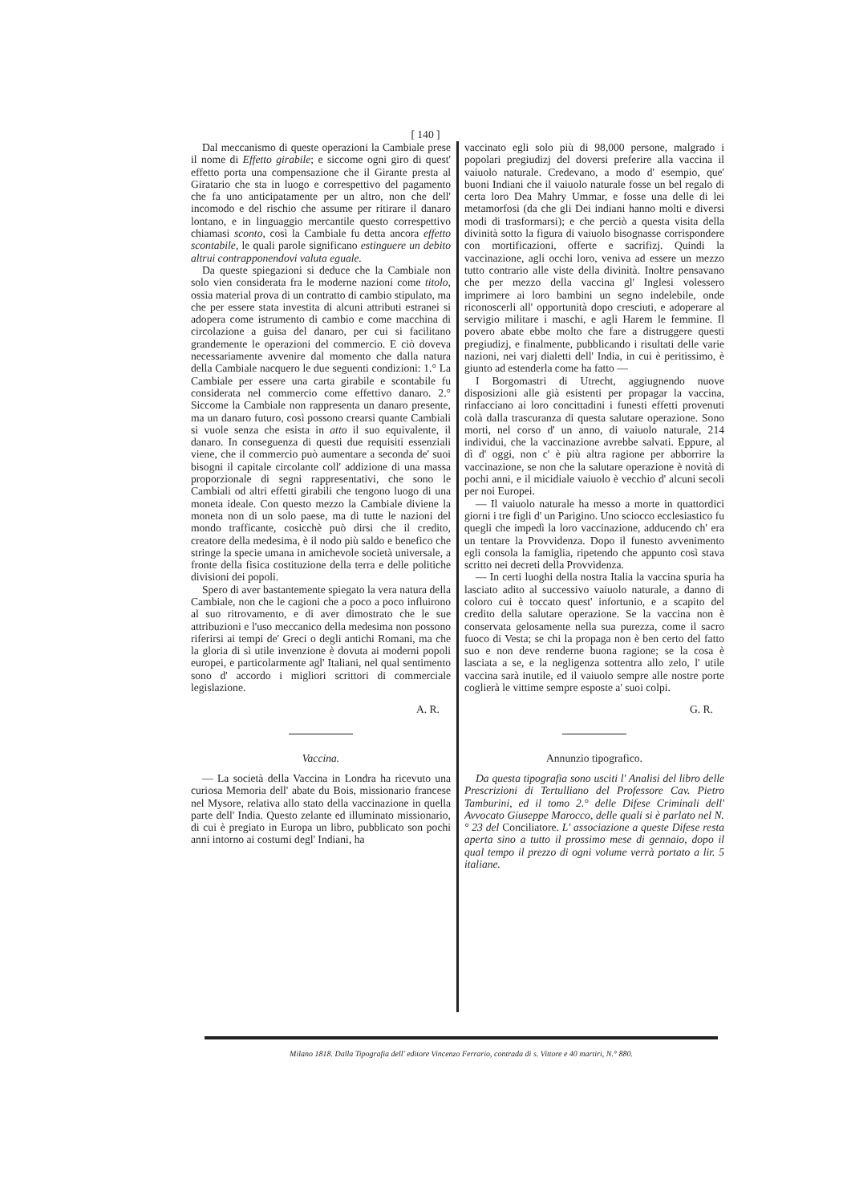[ 140 ]
Dal meccanismo di queste operazioni la Cambiale prese il nome di Effetto girabile; e siccome ogni giro di quest' effetto porta una compensazione che il Girante presta al Giratario che sta in luogo e correspettivo del pagamento che fa uno anticipatamente per un altro, non che dell' incomodo e del rischio che assume per ritirare il danaro lontano, e in linguaggio mercantile questo correspettivo chiamasi sconto, così la Cambiale fu detta ancora effetto scontabile, le quali parole significano estinguere un debito altrui contrapponendovi valuta eguale.
Da queste spiegazioni si deduce che la Cambiale non solo vien considerata fra le moderne nazioni come titolo, ossia material prova di un contratto di cambio stipulato, ma che per essere stata investita di alcuni attributi estranei si adopera come istrumento di cambio e come macchina di circolazione a guisa del danaro, per cui si facilitano grandemente le operazioni del commercio. E ciò doveva necessariamente avvenire dal momento che dalla natura della Cambiale nacquero le due seguenti condizioni: 1.° La Cambiale per essere una carta girabile e scontabile fu considerata nel commercio come effettivo danaro. 2.° Siccome la Cambiale non rappresenta un danaro presente, ma un danaro futuro, così possono crearsi quante Cambiali si vuole senza che esista in atto il suo equivalente, il danaro. In conseguenza di questi due requisiti essenziali viene, che il commercio può aumentare a seconda de' suoi bisogni il capitale circolante coll' addizione di una massa proporzionale di segni rappresentativi, che sono le Cambiali od altri effetti girabili che tengono luogo di una moneta ideale. Con questo mezzo la Cambiale diviene la moneta non di un solo paese, ma di tutte le nazioni del mondo trafficante, cosicchè può dirsi che il credito, creatore della medesima, è il nodo più saldo e benefico che stringe la specie umana in amichevole società universale, a fronte della fisica costituzione della terra e delle politiche divisioni dei popoli.
Spero di aver bastantemente spiegato la vera natura della Cambiale, non che le cagioni che a poco a poco influirono al suo ritrovamento, e di aver dimostrato che le sue attribuzioni e l'uso meccanico della medesima non possono riferirsi ai tempi de' Greci o degli antichi Romani, ma che la gloria di sì utile invenzione è dovuta ai moderni popoli europei, e particolarmente agl' Italiani, nel qual sentimento sono d' accordo i migliori scrittori di commerciale legislazione.
A. R.
Vaccina.
— La società della Vaccina in Londra ha ricevuto una curiosa Memoria dell' abate du Bois, missionario francese nel Mysore, relativa allo stato della vaccinazione in quella parte dell' India. Questo zelante ed illuminato missionario, di cui è pregiato in Europa un libro, pubblicato son pochi anni intorno ai costumi degl' Indiani, ha
vaccinato egli solo più di 98,000 persone, malgrado i popolari pregiudizj del doversi preferire alla vaccina il vaiuolo naturale. Credevano, a modo d' esempio, que' buoni Indiani che il vaiuolo naturale fosse un bel regalo di certa loro Dea Mahry Ummar, e fosse una delle di lei metamorfosi (da che gli Dei indiani hanno molti e diversi modi di trasformarsi); e che perciò a questa visita della divinità sotto la figura di vaiuolo bisognasse corrispondere con mortificazioni, offerte e sacrifizj. Quindi la vaccinazione, agli occhi loro, veniva ad essere un mezzo tutto contrario alle viste della divinità. Inoltre pensavano che per mezzo della vaccina gl' Inglesi volessero imprimere ai loro bambini un segno indelebile, onde riconoscerli all' opportunità dopo cresciuti, e adoperare al servigio militare i maschi, e agli Harem le femmine. Il povero abate ebbe molto che fare a distruggere questi pregiudizj, e finalmente, pubblicando i risultati delle varie nazioni, nei varj dialetti dell' India, in cui è peritissimo, è giunto ad estenderla come ha fatto —
I Borgomastri di Utrecht, aggiugnendo nuove disposizioni alle già esistenti per propagar la vaccina, rinfacciano ai loro concittadini i funesti effetti provenuti colà dalla trascuranza di questa salutare operazione. Sono morti, nel corso d' un anno, di vaiuolo naturale, 214 individui, che la vaccinazione avrebbe salvati. Eppure, al dì d' oggi, non c' è più altra ragione per abborrire la vaccinazione, se non che la salutare operazione è novità di pochi anni, e il micidiale vaiuolo è vecchio d' alcuni secoli per noi Europei.
— Il vaiuolo naturale ha messo a morte in quattordici giorni i tre figli d' un Parigino. Uno sciocco ecclesiastico fu quegli che impedì la loro vaccinazione, adducendo ch' era un tentare la Provvidenza. Dopo il funesto avvenimento egli consola la famiglia, ripetendo che appunto così stava scritto nei decreti della Provvidenza.
— In certi luoghi della nostra Italia la vaccina spuria ha lasciato adito al successivo vaiuolo naturale, a danno di coloro cui è toccato quest' infortunio, e a scapito del credito della salutare operazione. Se la vaccina non è conservata gelosamente nella sua purezza, come il sacro fuoco di Vesta; se chi la propaga non è ben certo del fatto suo e non deve renderne buona ragione; se la cosa è lasciata a se, e la negligenza sottentra allo zelo, l' utile vaccina sarà inutile, ed il vaiuolo sempre alle nostre porte coglierà le vittime sempre esposte a' suoi colpi.
G. R.
Annunzio tipografico.
Da questa tipografia sono usciti l' Analisi del libro delle Prescrizioni di Tertulliano del Professore Cav. Pietro Tamburini, ed il tomo 2.° delle Difese Criminali dell' Avvocato Giuseppe Marocco, delle quali si è parlato nel N.° 23 del Conciliatore. L' associazione a queste Difese resta aperta sino a tutto il prossimo mese di gennaio, dopo il qual tempo il prezzo di ogni volume verrà portato a lir. 5 italiane.
Milano 1818. Dalla Tipografia dell' editore Vincenzo Ferrario, contrada di s. Vittore e 40 martiri, N.° 880.